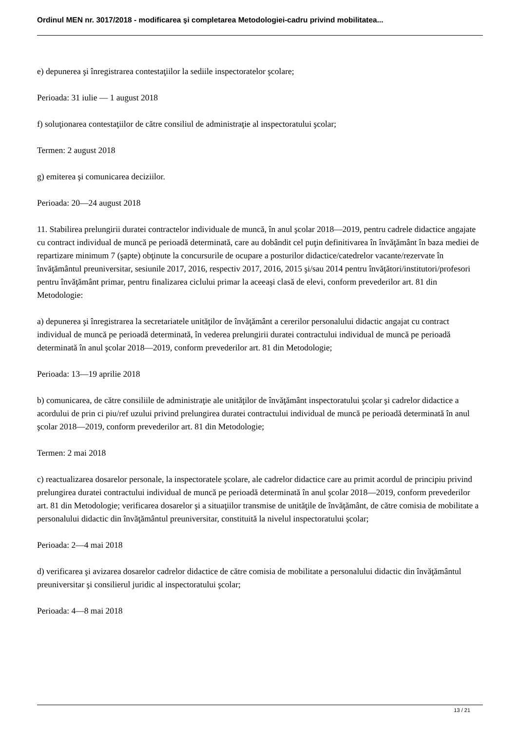Ordinul MEN nr. 3017/2018 - modificarea şi completarea Metodologiei-cadru privind mobilitatea...
e) depunerea şi înregistrarea contestaţiilor la sediile inspectoratelor şcolare;
Perioada: 31 iulie — 1 august 2018
f) soluţionarea contestaţiilor de către consiliul de administraţie al inspectoratului şcolar;
Termen: 2 august 2018
g) emiterea şi comunicarea deciziilor.
Perioada: 20—24 august 2018
11. Stabilirea prelungirii duratei contractelor individuale de muncă, în anul şcolar 2018—2019, pentru cadrele didactice angajate cu contract individual de muncă pe perioadă determinată, care au dobândit cel puţin definitivarea în învăţământ în baza mediei de repartizare minimum 7 (şapte) obţinute la concursurile de ocupare a posturilor didactice/catedrelor vacante/rezervate în învăţământul preuniversitar, sesiunile 2017, 2016, respectiv 2017, 2016, 2015 şi/sau 2014 pentru învăţători/institutori/profesori pentru învăţământ primar, pentru finalizarea ciclului primar la aceeaşi clasă de elevi, conform prevederilor art. 81 din Metodologie:
a) depunerea şi înregistrarea la secretariatele unităţilor de învăţământ a cererilor personalului didactic angajat cu contract individual de muncă pe perioadă determinată, în vederea prelungirii duratei contractului individual de muncă pe perioadă determinată în anul şcolar 2018—2019, conform prevederilor art. 81 din Metodologie;
Perioada: 13—19 aprilie 2018
b) comunicarea, de către consiliile de administraţie ale unităţilor de învăţământ inspectoratului şcolar şi cadrelor didactice a acordului de prin ci piu/ref uzului privind prelungirea duratei contractului individual de muncă pe perioadă determinată în anul şcolar 2018—2019, conform prevederilor art. 81 din Metodologie;
Termen: 2 mai 2018
c) reactualizarea dosarelor personale, la inspectoratele şcolare, ale cadrelor didactice care au primit acordul de principiu privind prelungirea duratei contractului individual de muncă pe perioadă determinată în anul şcolar 2018—2019, conform prevederilor art. 81 din Metodologie; verificarea dosarelor şi a situaţiilor transmise de unităţile de învăţământ, de către comisia de mobilitate a personalului didactic din învăţământul preuniversitar, constituită la nivelul inspectoratului şcolar;
Perioada: 2—4 mai 2018
d) verificarea şi avizarea dosarelor cadrelor didactice de către comisia de mobilitate a personalului didactic din învăţământul preuniversitar şi consilierul juridic al inspectoratului şcolar;
Perioada: 4—8 mai 2018
13 / 21